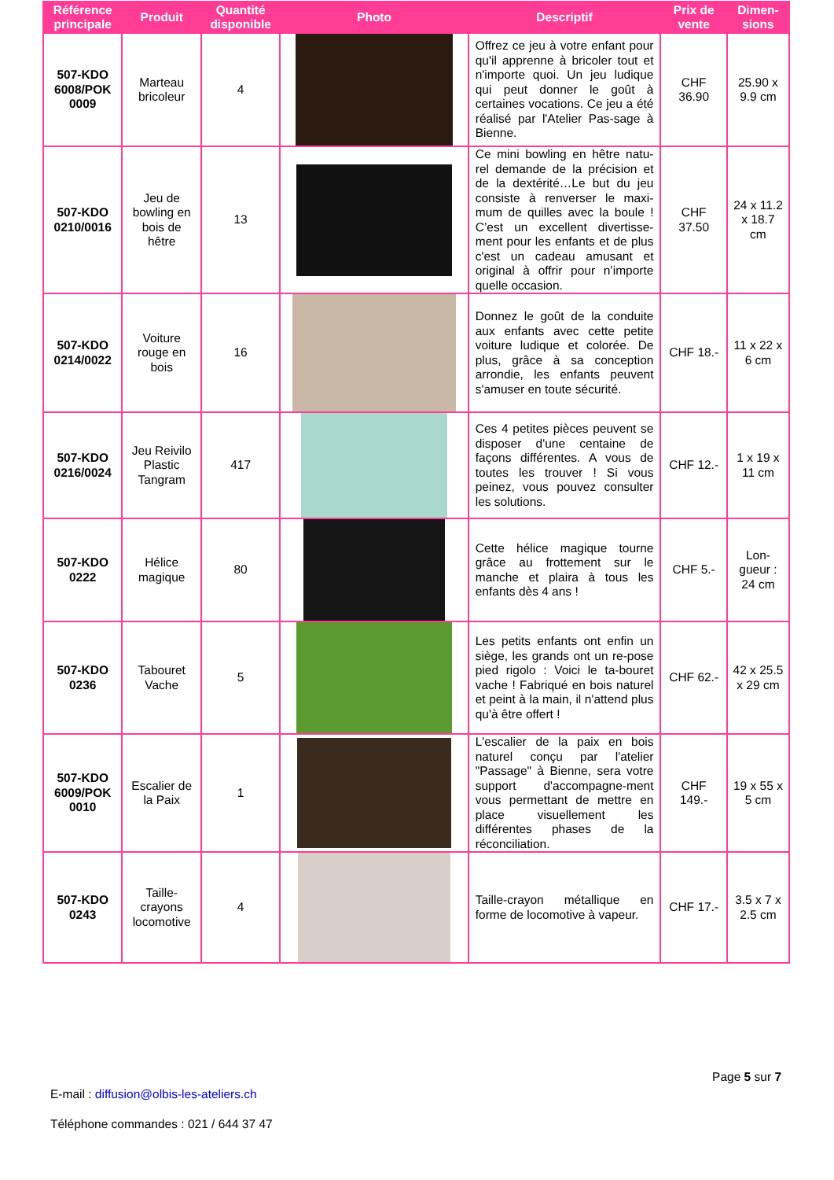| Référence principale | Produit | Quantité disponible | Photo | Descriptif | Prix de vente | Dimen-sions |
| --- | --- | --- | --- | --- | --- | --- |
| 507-KDO 6008/POK 0009 | Marteau bricoleur | 4 | | Offrez ce jeu à votre enfant pour qu'il apprenne à bricoler tout et n'importe quoi. Un jeu ludique qui peut donner le goût à certaines vocations. Ce jeu a été réalisé par l'Atelier Pas-sage à Bienne. | CHF 36.90 | 25.90 x 9.9 cm |
| 507-KDO 0210/0016 | Jeu de bowling en bois de hêtre | 13 | | Ce mini bowling en hêtre natu-rel demande de la précision et de la dextérité…Le but du jeu consiste à renverser le maxi-mum de quilles avec la boule ! C’est un excellent divertisse-ment pour les enfants et de plus c'est un cadeau amusant et original à offrir pour n’importe quelle occasion. | CHF 37.50 | 24 x 11.2 x 18.7 cm |
| 507-KDO 0214/0022 | Voiture rouge en bois | 16 | | Donnez le goût de la conduite aux enfants avec cette petite voiture ludique et colorée. De plus, grâce à sa conception arrondie, les enfants peuvent s'amuser en toute sécurité. | CHF 18.- | 11 x 22 x 6 cm |
| 507-KDO 0216/0024 | Jeu Reivilo Plastic Tangram | 417 | | Ces 4 petites pièces peuvent se disposer d'une centaine de façons différentes. A vous de toutes les trouver ! Si vous peinez, vous pouvez consulter les solutions. | CHF 12.- | 1 x 19 x 11 cm |
| 507-KDO 0222 | Hélice magique | 80 | | Cette hélice magique tourne grâce au frottement sur le manche et plaira à tous les enfants dès 4 ans ! | CHF 5.- | Lon-gueur : 24 cm |
| 507-KDO 0236 | Tabouret Vache | 5 | | Les petits enfants ont enfin un siège, les grands ont un re-pose pied rigolo : Voici le ta-bouret vache ! Fabriqué en bois naturel et peint à la main, il n'attend plus qu'à être offert ! | CHF 62.- | 42 x 25.5 x 29 cm |
| 507-KDO 6009/POK 0010 | Escalier de la Paix | 1 | | L'escalier de la paix en bois naturel conçu par l'atelier "Passage" à Bienne, sera votre support d'accompagne-ment vous permettant de mettre en place visuellement les différentes phases de la réconciliation. | CHF 149.- | 19 x 55 x 5 cm |
| 507-KDO 0243 | Taille-crayons locomotive | 4 | | Taille-crayon métallique en forme de locomotive à vapeur. | CHF 17.- | 3.5 x 7 x 2.5 cm |
Page 5 sur 7
E-mail : diffusion@olbis-les-ateliers.ch
Téléphone commandes : 021 / 644 37 47